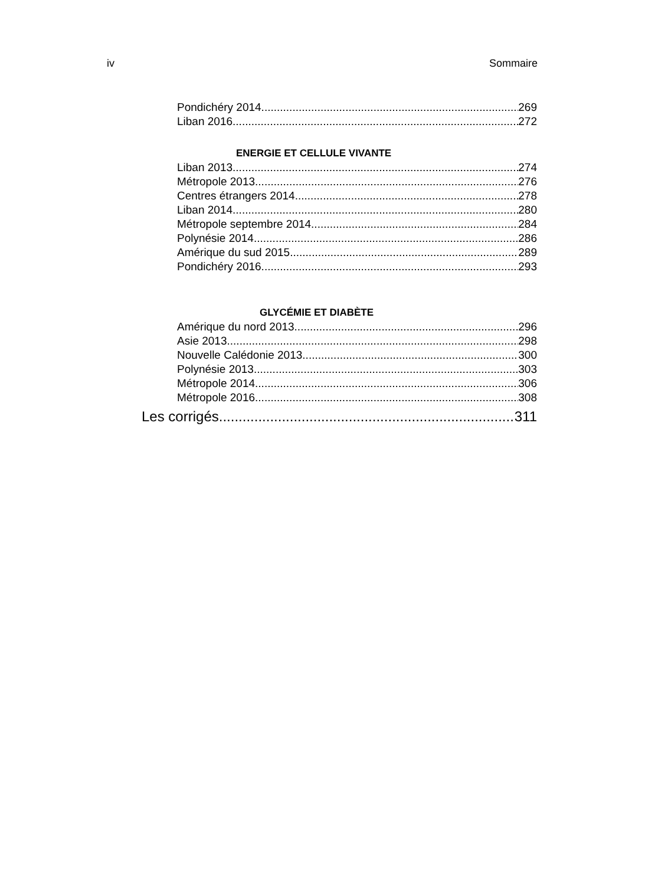iv Sommaire
Pondichéry 2014 269
Liban 2016 272
ENERGIE ET CELLULE VIVANTE
Liban 2013 274
Métropole 2013 276
Centres étrangers 2014 278
Liban 2014 280
Métropole septembre 2014 284
Polynésie 2014 286
Amérique du sud 2015 289
Pondichéry 2016 293
GLYCÉMIE ET DIABÈTE
Amérique du nord 2013 296
Asie 2013 298
Nouvelle Calédonie 2013 300
Polynésie 2013 303
Métropole 2014 306
Métropole 2016 308
Les corrigés 311